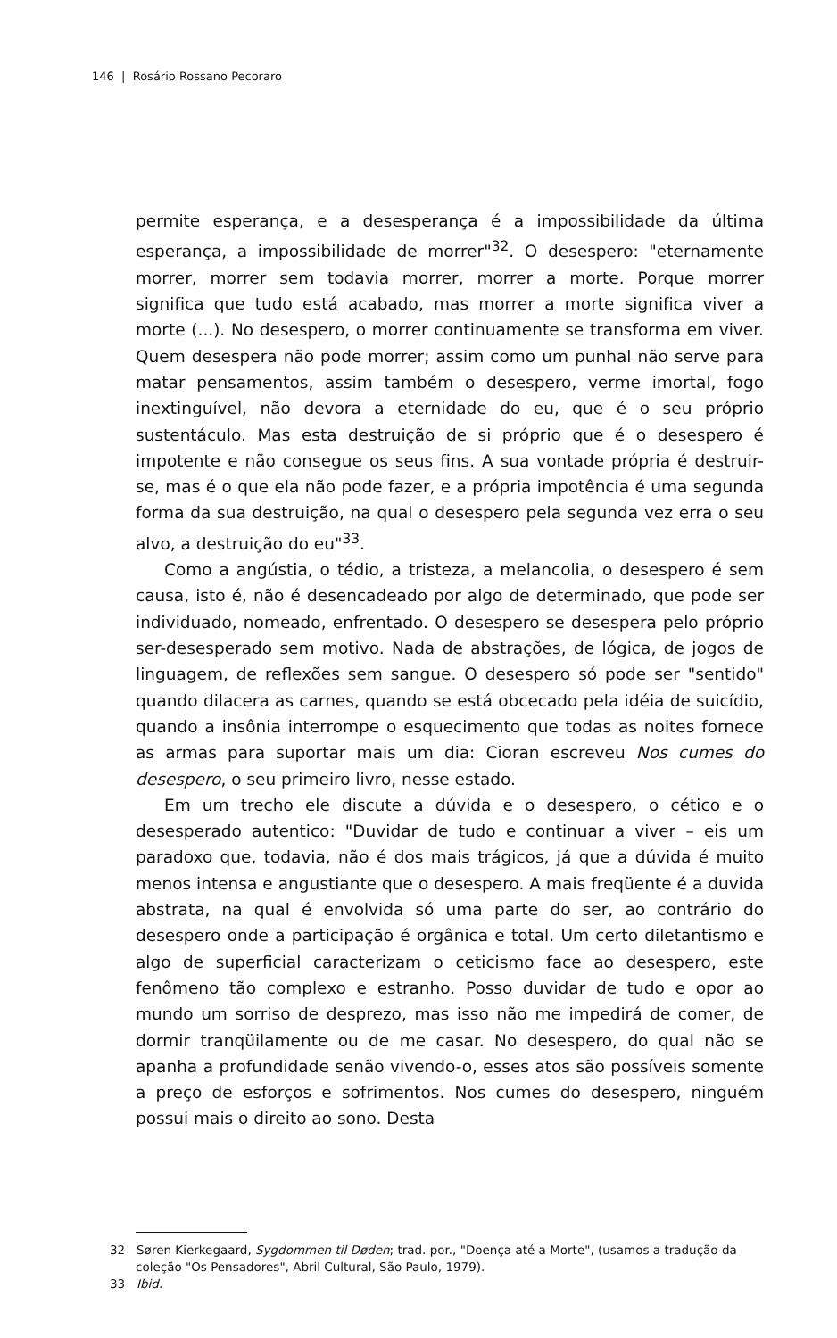146 | Rosário Rossano Pecoraro
permite esperança, e a desesperança é a impossibilidade da última esperança, a impossibilidade de morrer"<sup>32</sup>. O desespero: "eternamente morrer, morrer sem todavia morrer, morrer a morte. Porque morrer significa que tudo está acabado, mas morrer a morte significa viver a morte (...). No desespero, o morrer continuamente se transforma em viver. Quem desespera não pode morrer; assim como um punhal não serve para matar pensamentos, assim também o desespero, verme imortal, fogo inextinguível, não devora a eternidade do eu, que é o seu próprio sustentáculo. Mas esta destruição de si próprio que é o desespero é impotente e não consegue os seus fins. A sua vontade própria é destruir-se, mas é o que ela não pode fazer, e a própria impotência é uma segunda forma da sua destruição, na qual o desespero pela segunda vez erra o seu alvo, a destruição do eu"<sup>33</sup>.
Como a angústia, o tédio, a tristeza, a melancolia, o desespero é sem causa, isto é, não é desencadeado por algo de determinado, que pode ser individuado, nomeado, enfrentado. O desespero se desespera pelo próprio ser-desesperado sem motivo. Nada de abstrações, de lógica, de jogos de linguagem, de reflexões sem sangue. O desespero só pode ser "sentido" quando dilacera as carnes, quando se está obcecado pela idéia de suicídio, quando a insônia interrompe o esquecimento que todas as noites fornece as armas para suportar mais um dia: Cioran escreveu Nos cumes do desespero, o seu primeiro livro, nesse estado.
Em um trecho ele discute a dúvida e o desespero, o cético e o desesperado autentico: "Duvidar de tudo e continuar a viver – eis um paradoxo que, todavia, não é dos mais trágicos, já que a dúvida é muito menos intensa e angustiante que o desespero. A mais freqüente é a duvida abstrata, na qual é envolvida só uma parte do ser, ao contrário do desespero onde a participação é orgânica e total. Um certo diletantismo e algo de superficial caracterizam o ceticismo face ao desespero, este fenômeno tão complexo e estranho. Posso duvidar de tudo e opor ao mundo um sorriso de desprezo, mas isso não me impedirá de comer, de dormir tranqüilamente ou de me casar. No desespero, do qual não se apanha a profundidade senão vivendo-o, esses atos são possíveis somente a preço de esforços e sofrimentos. Nos cumes do desespero, ninguém possui mais o direito ao sono. Desta
32 Søren Kierkegaard, Sygdommen til Døden; trad. por., "Doença até a Morte", (usamos a tradução da coleção "Os Pensadores", Abril Cultural, São Paulo, 1979).
33 Ibid.